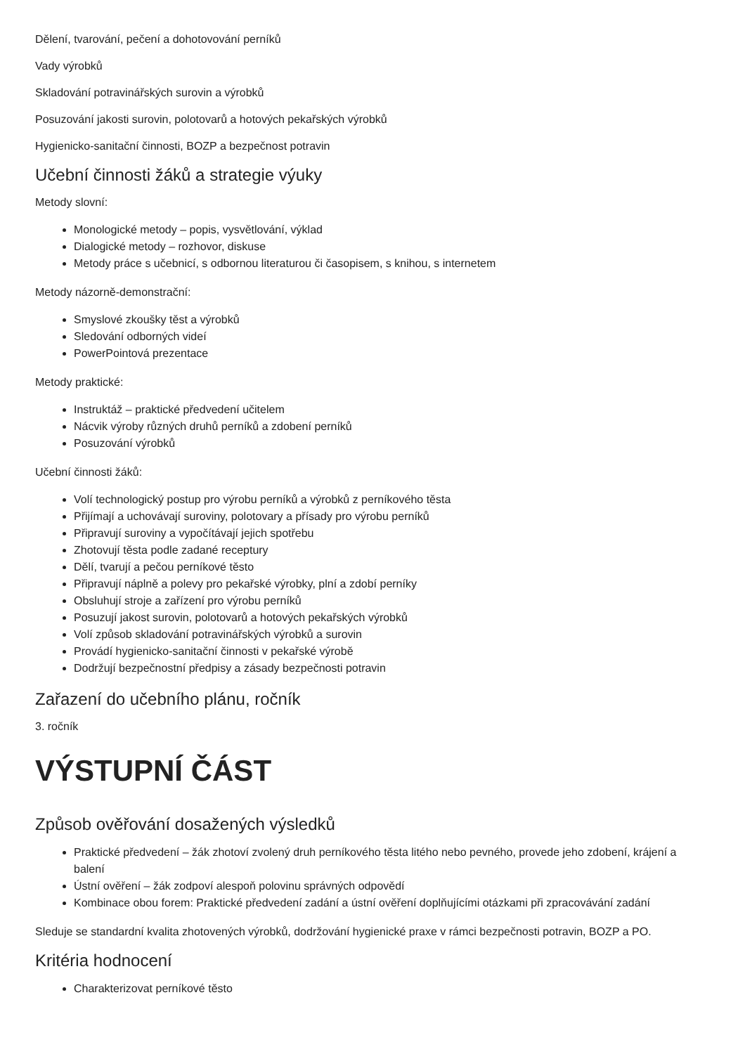Dělení, tvarování, pečení a dohotovování perníků
Vady výrobků
Skladování potravinářských surovin a výrobků
Posuzování jakosti surovin, polotovarů a hotových pekařských výrobků
Hygienicko-sanitační činnosti, BOZP a bezpečnost potravin
Učební činnosti žáků a strategie výuky
Metody slovní:
Monologické metody – popis, vysvětlování, výklad
Dialogické metody – rozhovor, diskuse
Metody práce s učebnicí, s odbornou literaturou či časopisem, s knihou, s internetem
Metody názorně-demonstrační:
Smyslové zkoušky těst a výrobků
Sledování odborných videí
PowerPointová prezentace
Metody praktické:
Instruktáž – praktické předvedení učitelem
Nácvik výroby různých druhů perníků a zdobení perníků
Posuzování výrobků
Učební činnosti žáků:
Volí technologický postup pro výrobu perníků a výrobků z perníkového těsta
Přijímají a uchovávají suroviny, polotovary a přísady pro výrobu perníků
Připravují suroviny a vypočítávají jejich spotřebu
Zhotovují těsta podle zadané receptury
Dělí, tvarují a pečou perníkové těsto
Připravují náplně a polevy pro pekařské výrobky, plní a zdobí perníky
Obsluhují stroje a zařízení pro výrobu perníků
Posuzují jakost surovin, polotovarů a hotových pekařských výrobků
Volí způsob skladování potravinářských výrobků a surovin
Provádí hygienicko-sanitační činnosti v pekařské výrobě
Dodržují bezpečnostní předpisy a zásady bezpečnosti potravin
Zařazení do učebního plánu, ročník
3. ročník
VÝSTUPNÍ ČÁST
Způsob ověřování dosažených výsledků
Praktické předvedení – žák zhotoví zvolený druh perníkového těsta litého nebo pevného, provede jeho zdobení, krájení a balení
Ústní ověření – žák zodpoví alespoň polovinu správných odpovědí
Kombinace obou forem: Praktické předvedení zadání a ústní ověření doplňujícími otázkami při zpracovávání zadání
Sleduje se standardní kvalita zhotovených výrobků, dodržování hygienické praxe v rámci bezpečnosti potravin, BOZP a PO.
Kritéria hodnocení
Charakterizovat perníkové těsto